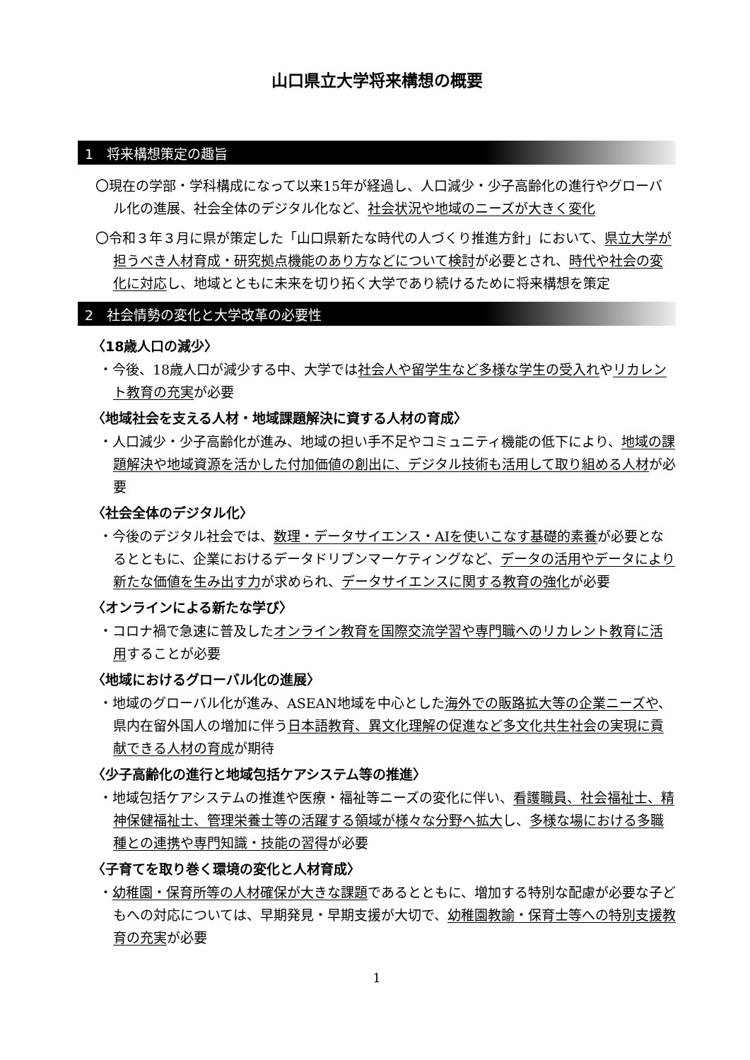山口県立大学将来構想の概要
1　将来構想策定の趣旨
〇現在の学部・学科構成になって以来15年が経過し、人口減少・少子高齢化の進行やグローバル化の進展、社会全体のデジタル化など、社会状況や地域のニーズが大きく変化
〇令和３年３月に県が策定した「山口県新たな時代の人づくり推進方針」において、県立大学が担うべき人材育成・研究拠点機能のあり方などについて検討が必要とされ、時代や社会の変化に対応し、地域とともに未来を切り拓く大学であり続けるために将来構想を策定
2　社会情勢の変化と大学改革の必要性
〈18歳人口の減少〉
・今後、18歳人口が減少する中、大学では社会人や留学生など多様な学生の受入れやリカレント教育の充実が必要
〈地域社会を支える人材・地域課題解決に資する人材の育成〉
・人口減少・少子高齢化が進み、地域の担い手不足やコミュニティ機能の低下により、地域の課題解決や地域資源を活かした付加価値の創出に、デジタル技術も活用して取り組める人材が必要
〈社会全体のデジタル化〉
・今後のデジタル社会では、数理・データサイエンス・AIを使いこなす基礎的素養が必要となるとともに、企業におけるデータドリブンマーケティングなど、データの活用やデータにより新たな価値を生み出す力が求められ、データサイエンスに関する教育の強化が必要
〈オンラインによる新たな学び〉
・コロナ禍で急速に普及したオンライン教育を国際交流学習や専門職へのリカレント教育に活用することが必要
〈地域におけるグローバル化の進展〉
・地域のグローバル化が進み、ASEAN地域を中心とした海外での販路拡大等の企業ニーズや、県内在留外国人の増加に伴う日本語教育、異文化理解の促進など多文化共生社会の実現に貢献できる人材の育成が期待
〈少子高齢化の進行と地域包括ケアシステム等の推進〉
・地域包括ケアシステムの推進や医療・福祉等ニーズの変化に伴い、看護職員、社会福祉士、精神保健福祉士、管理栄養士等の活躍する領域が様々な分野へ拡大し、多様な場における多職種との連携や専門知識・技能の習得が必要
〈子育てを取り巻く環境の変化と人材育成〉
・幼稚園・保育所等の人材確保が大きな課題であるとともに、増加する特別な配慮が必要な子どもへの対応については、早期発見・早期支援が大切で、幼稚園教諭・保育士等への特別支援教育の充実が必要
1